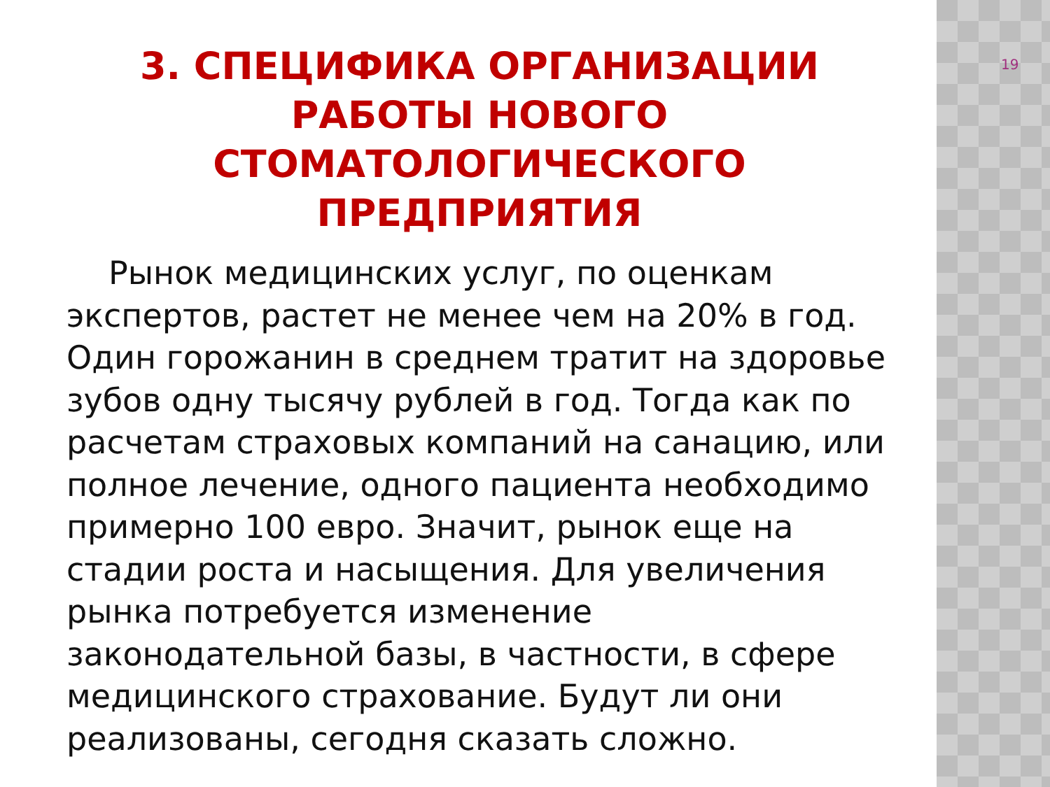19
3. СПЕЦИФИКА ОРГАНИЗАЦИИ РАБОТЫ НОВОГО СТОМАТОЛОГИЧЕСКОГО ПРЕДПРИЯТИЯ
Рынок медицинских услуг, по оценкам экспертов, растет не менее чем на 20% в год. Один горожанин в среднем тратит на здоровье зубов одну тысячу рублей в год. Тогда как по расчетам страховых компаний на санацию, или полное лечение, одного пациента необходимо примерно 100 евро. Значит, рынок еще на стадии роста и насыщения. Для увеличения рынка потребуется изменение законодательной базы, в частности, в сфере медицинского страхование. Будут ли они реализованы, сегодня сказать сложно.